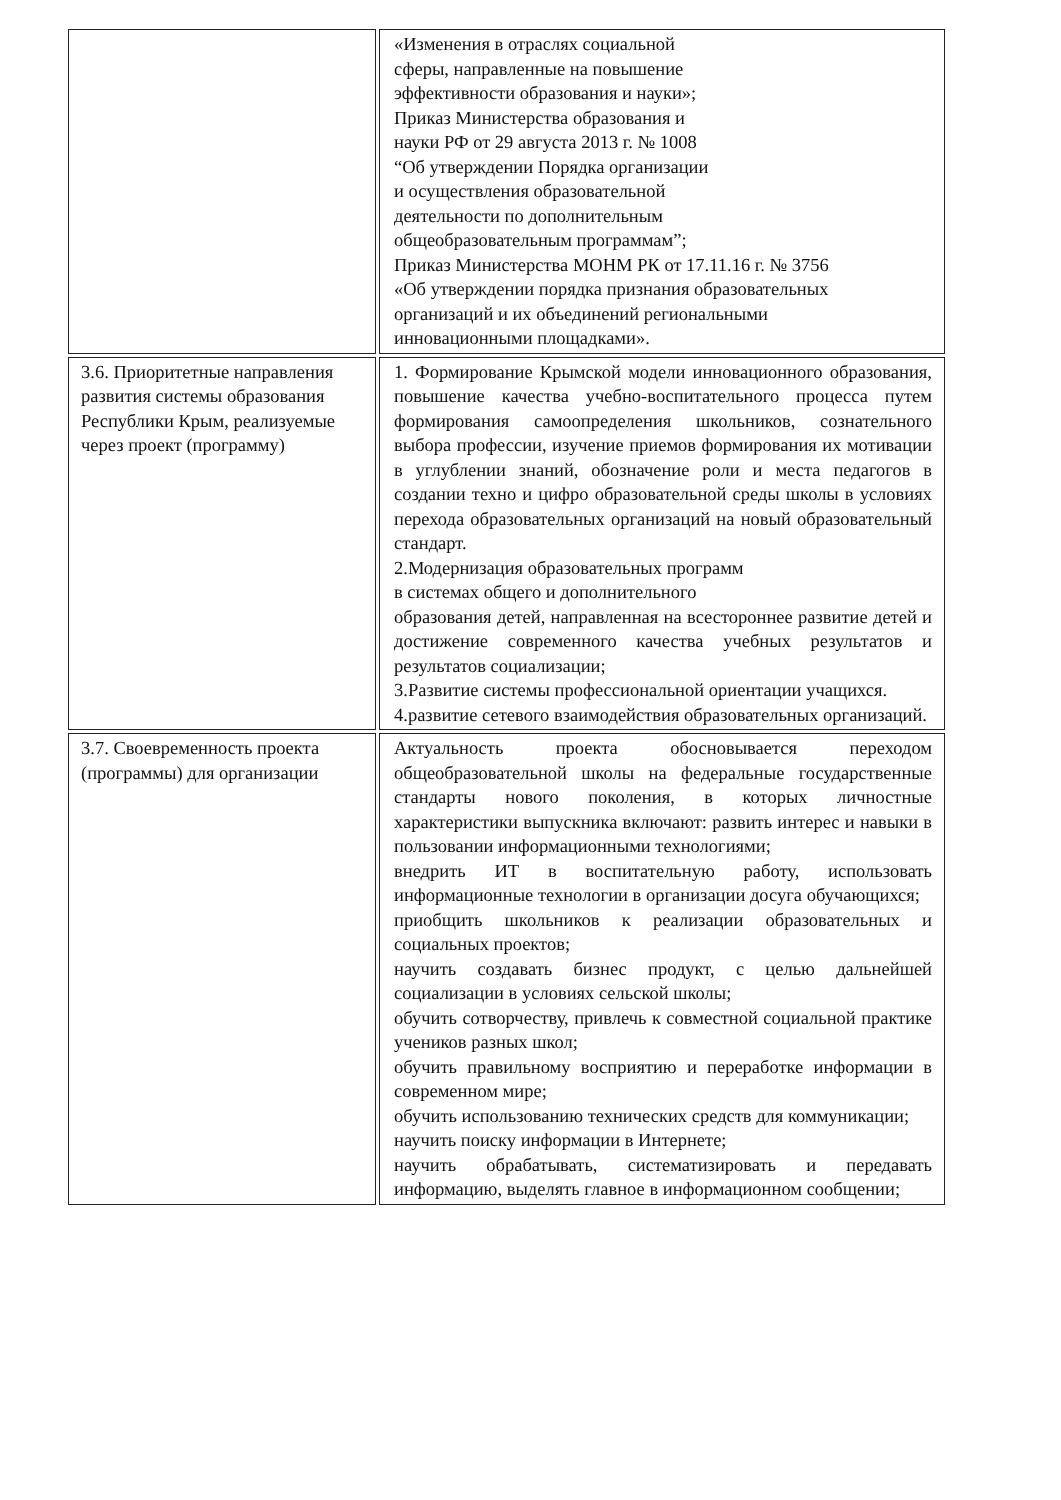| | «Изменения в отраслях социальной сферы, направленные на повышение эффективности образования и науки»; Приказ Министерства образования и науки РФ от 29 августа 2013 г. № 1008 “Об утверждении Порядка организации и осуществления образовательной деятельности по дополнительным общеобразовательным программам”; Приказ Министерства МОНМ РК от 17.11.16 г. № 3756 «Об утверждении порядка признания образовательных организаций и их объединений региональными инновационными площадками». |
| 3.6. Приоритетные направления развития системы образования Республики Крым, реализуемые через проект (программу) | 1. Формирование Крымской модели инновационного образования, повышение качества учебно-воспитательного процесса путем формирования самоопределения школьников, сознательного выбора профессии, изучение приемов формирования их мотивации в углублении знаний, обозначение роли и места педагогов в создании техно и цифро образовательной среды школы в условиях перехода образовательных организаций на новый образовательный стандарт. 2.Модернизация образовательных программ в системах общего и дополнительного образования детей, направленная на всестороннее развитие детей и достижение современного качества учебных результатов и результатов социализации; 3.Развитие системы профессиональной ориентации учащихся. 4.развитие сетевого взаимодействия образовательных организаций. |
| 3.7. Своевременность проекта (программы) для организации | Актуальность проекта обосновывается переходом общеобразовательной школы на федеральные государственные стандарты нового поколения, в которых личностные характеристики выпускника включают: развить интерес и навыки в пользовании информационными технологиями; внедрить ИТ в воспитательную работу, использовать информационные технологии в организации досуга обучающихся; приобщить школьников к реализации образовательных и социальных проектов; научить создавать бизнес продукт, с целью дальнейшей социализации в условиях сельской школы; обучить сотворчеству, привлечь к совместной социальной практике учеников разных школ; обучить правильному восприятию и переработке информации в современном мире; обучить использованию технических средств для коммуникации; научить поиску информации в Интернете; научить обрабатывать, систематизировать и передавать информацию, выделять главное в информационном сообщении; |